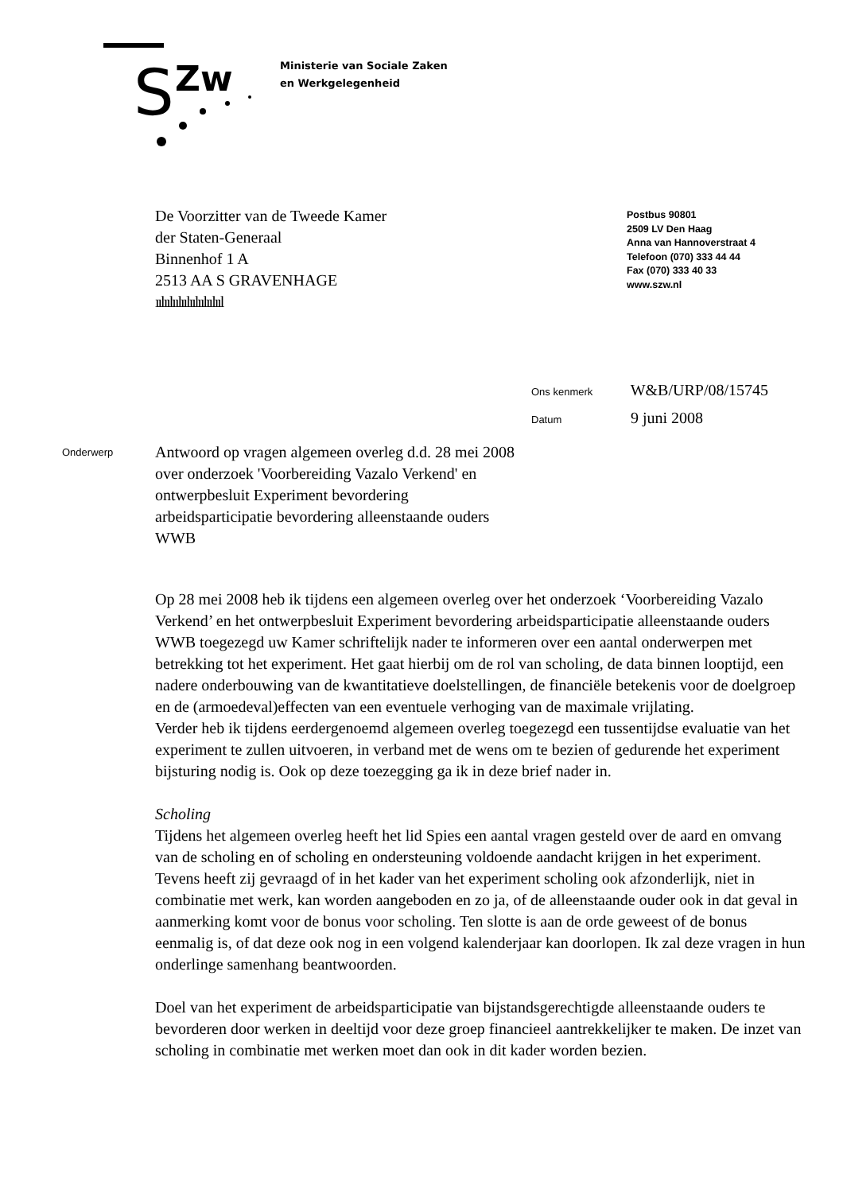S
Zw
Ministerie van Sociale Zaken
en Werkgelegenheid
De Voorzitter van de Tweede Kamer
der Staten-Generaal
Binnenhof 1 A
2513 AA S GRAVENHAGE
ıılıılıılıılıılıılıılııl
Postbus 90801
2509 LV Den Haag
Anna van Hannoverstraat 4
Telefoon (070) 333 44 44
Fax (070) 333 40 33
www.szw.nl
Ons kenmerk W&B/URP/08/15745
Datum 9 juni 2008
Onderwerp
Antwoord op vragen algemeen overleg d.d. 28 mei 2008 over onderzoek 'Voorbereiding Vazalo Verkend' en ontwerpbesluit Experiment bevordering arbeidsparticipatie bevordering alleenstaande ouders WWB
Op 28 mei 2008 heb ik tijdens een algemeen overleg over het onderzoek ‘Voorbereiding Vazalo Verkend’ en het ontwerpbesluit Experiment bevordering arbeidsparticipatie alleenstaande ouders WWB toegezegd uw Kamer schriftelijk nader te informeren over een aantal onderwerpen met betrekking tot het experiment. Het gaat hierbij om de rol van scholing, de data binnen looptijd, een nadere onderbouwing van de kwantitatieve doelstellingen, de financiële betekenis voor de doelgroep en de (armoedeval)effecten van een eventuele verhoging van de maximale vrijlating.
Verder heb ik tijdens eerdergenoemd algemeen overleg toegezegd een tussentijdse evaluatie van het experiment te zullen uitvoeren, in verband met de wens om te bezien of gedurende het experiment bijsturing nodig is. Ook op deze toezegging ga ik in deze brief nader in.
Scholing
Tijdens het algemeen overleg heeft het lid Spies een aantal vragen gesteld over de aard en omvang van de scholing en of scholing en ondersteuning voldoende aandacht krijgen in het experiment. Tevens heeft zij gevraagd of in het kader van het experiment scholing ook afzonderlijk, niet in combinatie met werk, kan worden aangeboden en zo ja, of de alleenstaande ouder ook in dat geval in aanmerking komt voor de bonus voor scholing. Ten slotte is aan de orde geweest of de bonus eenmalig is, of dat deze ook nog in een volgend kalenderjaar kan doorlopen. Ik zal deze vragen in hun onderlinge samenhang beantwoorden.
Doel van het experiment de arbeidsparticipatie van bijstandsgerechtigde alleenstaande ouders te bevorderen door werken in deeltijd voor deze groep financieel aantrekkelijker te maken. De inzet van scholing in combinatie met werken moet dan ook in dit kader worden bezien.